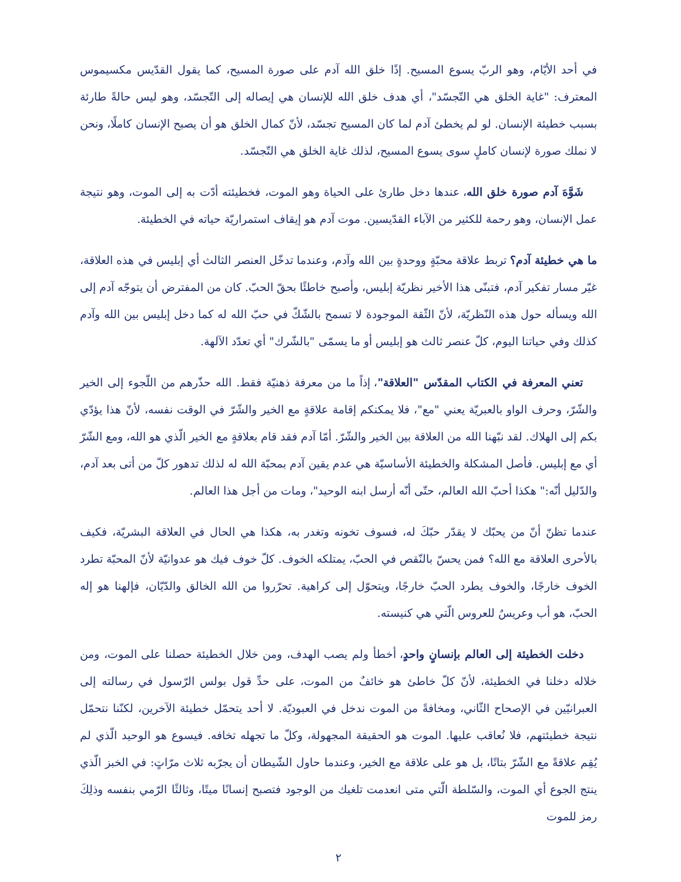في أحد الأيّام، وهو الربّ يسوع المسيح. إذًا خلق الله آدم على صورة المسيح، كما يقول القدّيس مكسيموس المعترف: "غاية الخلق هي التّجسّد"، أي هدف خلق الله للإنسان هي إيصاله إلى التّجسّد، وهو ليس حالةً طارئة بسبب خطيئة الإنسان. لو لم يخطئ آدم لما كان المسيح تجسّد، لأنّ كمال الخلق هو أن يصبح الإنسان كاملًا، ونحن لا نملك صورة لإنسان كاملٍ سوى يسوع المسيح، لذلك غاية الخلق هي التّجسّد.
شَوَّهَ آدم صورة خلق الله، عندها دخل طارئ على الحياة وهو الموت، فخطيئته أدّت به إلى الموت، وهو نتيجة عمل الإنسان، وهو رحمة للكثير من الآباء القدّيسين. موت آدم هو إيقاف استمراريّة حياته في الخطيئة.
ما هي خطيئة آدم؟ تربط علاقة محبّةٍ ووحدةٍ بين الله وآدم، وعندما تدخّل العنصر الثالث أي إبليس في هذه العلاقة، غيّر مسار تفكير آدم، فتبنّى هذا الأخير نظريّة إبليس، وأصبح خاطئًا بحقّ الحبّ. كان من المفترض أن يتوجّه آدم إلى الله ويسأله حول هذه النّظريّة، لأنّ الثّقة الموجودة لا تسمح بالشّكّ في حبّ الله له كما دخل إبليس بين الله وآدم كذلك وفي حياتنا اليوم، كلّ عنصر ثالث هو إبليس أو ما يسمّى "بالشّرك" أي تعدّد الآلهة.
تعني المعرفة في الكتاب المقدّس "العلاقة"، إذاً ما من معرفة ذهنيّة فقط. الله حذّرهم من اللّجوء إلى الخير والشّرّ، وحرف الواو بالعبريّة يعني "مع"، فلا يمكنكم إقامة علاقةٍ مع الخير والشّرّ في الوقت نفسه، لأنّ هذا يؤدّي بكم إلى الهلاك. لقد نبّهنا الله من العلاقة بين الخير والشّرّ. أمّا آدم فقد قام بعلاقةٍ مع الخير الّذي هو الله، ومع الشّرّ أي مع إبليس. فأصل المشكلة والخطيئة الأساسيّة هي عدم يقين آدم بمحبّة الله له لذلك تدهور كلّ من أتى بعد آدم، والدّليل أنّه:" هكذا أحبّ الله العالم، حتّى أنّه أرسل ابنه الوحيد"، ومات من أجل هذا العالم.
عندما تظنّ أنّ من يحبّك لا يقدّر حبّكَ له، فسوف تخونه وتغدر به، هكذا هي الحال في العلاقة البشريّة، فكيف بالأحرى العلاقة مع الله؟ فمن يحسّ بالنّقص في الحبّ، يمتلكه الخوف. كلّ خوف فيك هو عدوانيّة لأنّ المحبّة تطرد الخوف خارجًا، والخوف يطرد الحبّ خارجًا، ويتحوّل إلى كراهية. تحرّروا من الله الخالق والدّيّان، فإلهنا هو إله الحبّ، هو أب وعريسٌ للعروس الّتي هي كنيسته.
دخلت الخطيئة إلى العالم بإنسانٍ واحدٍ، أخطأ ولم يصب الهدف، ومن خلال الخطيئة حصلنا على الموت، ومن خلاله دخلنا في الخطيئة، لأنّ كلّ خاطئ هو خائفٌ من الموت، على حدِّ قول بولس الرّسول في رسالته إلى العبرانيّين في الإصحاح الثّاني، ومخافةً من الموت ندخل في العبوديّة. لا أحد يتحمّل خطيئة الآخرين، لكنّنا نتحمّل نتيجة خطيئتهم، فلا نُعاقب عليها. الموت هو الحقيقة المجهولة، وكلّ ما تجهله تخافه. فيسوع هو الوحيد الّذي لم يُقِم علاقةً مع الشّرّ بتاتًا، بل هو على علاقة مع الخير، وعندما حاول الشّيطان أن يجرّبه ثلاث مرّاتٍ: في الخبز الّذي ينتج الجوع أي الموت، والسّلطة الّتي متى انعدمت تلغيك من الوجود فتصبح إنسانًا ميتًا، وثالثًا الرّمي بنفسه وذلِكَ رمز للموت
٢